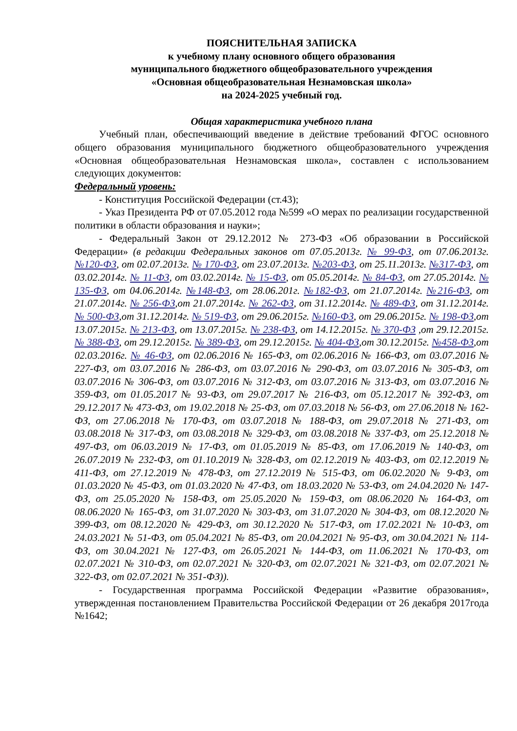ПОЯСНИТЕЛЬНАЯ ЗАПИСКА
к учебному плану основного общего образования
муниципального бюджетного общеобразовательного учреждения
«Основная общеобразовательная Незнамовская школа»
на 2024-2025 учебный год.
Общая характеристика учебного плана
Учебный план, обеспечивающий введение в действие требований ФГОС основного общего образования муниципального бюджетного общеобразовательного учреждения «Основная общеобразовательная Незнамовская школа», составлен с использованием следующих документов:
Федеральный уровень:
- Конституция Российской Федерации (ст.43);
- Указ Президента РФ от 07.05.2012 года №599 «О мерах по реализации государственной политики в области образования и науки»;
- Федеральный Закон от 29.12.2012 № 273-ФЗ «Об образовании в Российской Федерации» (в редакции Федеральных законов от 07.05.2013г. № 99-ФЗ, от 07.06.2013г. №120-ФЗ, от 02.07.2013г. № 170-ФЗ, от 23.07.2013г. №203-ФЗ, от 25.11.2013г. №317-ФЗ, от 03.02.2014г. № 11-ФЗ, от 03.02.2014г. № 15-ФЗ, от 05.05.2014г. № 84-ФЗ, от 27.05.2014г. № 135-ФЗ, от 04.06.2014г. №148-ФЗ, от 28.06.201г. №182-ФЗ, от 21.07.2014г. №216-ФЗ, от 21.07.2014г. № 256-ФЗ,от 21.07.2014г. № 262-ФЗ, от 31.12.2014г. № 489-ФЗ, от 31.12.2014г. № 500-ФЗ,от 31.12.2014г. № 519-ФЗ, от 29.06.2015г. №160-ФЗ, от 29.06.2015г. № 198-ФЗ,от 13.07.2015г. № 213-ФЗ, от 13.07.2015г. № 238-ФЗ, от 14.12.2015г. № 370-ФЗ ,от 29.12.2015г. № 388-ФЗ, от 29.12.2015г. № 389-ФЗ, от 29.12.2015г. № 404-ФЗ,от 30.12.2015г. №458-ФЗ,от 02.03.2016г. № 46-ФЗ, от 02.06.2016 № 165-ФЗ, от 02.06.2016 № 166-ФЗ, от 03.07.2016 № 227-ФЗ, от 03.07.2016 № 286-ФЗ, от 03.07.2016 № 290-ФЗ, от 03.07.2016 № 305-ФЗ, от 03.07.2016 № 306-ФЗ, от 03.07.2016 № 312-ФЗ, от 03.07.2016 № 313-ФЗ, от 03.07.2016 № 359-ФЗ, от 01.05.2017 № 93-ФЗ, от 29.07.2017 № 216-ФЗ, от 05.12.2017 № 392-ФЗ, от 29.12.2017 № 473-ФЗ, от 19.02.2018 № 25-ФЗ, от 07.03.2018 № 56-ФЗ, от 27.06.2018 № 162-ФЗ, от 27.06.2018 № 170-ФЗ, от 03.07.2018 № 188-ФЗ, от 29.07.2018 № 271-ФЗ, от 03.08.2018 № 317-ФЗ, от 03.08.2018 № 329-ФЗ, от 03.08.2018 № 337-ФЗ, от 25.12.2018 № 497-ФЗ, от 06.03.2019 № 17-ФЗ, от 01.05.2019 № 85-ФЗ, от 17.06.2019 № 140-ФЗ, от 26.07.2019 № 232-ФЗ, от 01.10.2019 № 328-ФЗ, от 02.12.2019 № 403-ФЗ, от 02.12.2019 № 411-ФЗ, от 27.12.2019 № 478-ФЗ, от 27.12.2019 № 515-ФЗ, от 06.02.2020 № 9-ФЗ, от 01.03.2020 № 45-ФЗ, от 01.03.2020 № 47-ФЗ, от 18.03.2020 № 53-ФЗ, от 24.04.2020 № 147-ФЗ, от 25.05.2020 № 158-ФЗ, от 25.05.2020 № 159-ФЗ, от 08.06.2020 № 164-ФЗ, от 08.06.2020 № 165-ФЗ, от 31.07.2020 № 303-ФЗ, от 31.07.2020 № 304-ФЗ, от 08.12.2020 № 399-ФЗ, от 08.12.2020 № 429-ФЗ, от 30.12.2020 № 517-ФЗ, от 17.02.2021 № 10-ФЗ, от 24.03.2021 № 51-ФЗ, от 05.04.2021 № 85-ФЗ, от 20.04.2021 № 95-ФЗ, от 30.04.2021 № 114-ФЗ, от 30.04.2021 № 127-ФЗ, от 26.05.2021 № 144-ФЗ, от 11.06.2021 № 170-ФЗ, от 02.07.2021 № 310-ФЗ, от 02.07.2021 № 320-ФЗ, от 02.07.2021 № 321-ФЗ, от 02.07.2021 № 322-ФЗ, от 02.07.2021 № 351-ФЗ)).
- Государственная программа Российской Федерации «Развитие образования», утвержденная постановлением Правительства Российской Федерации от 26 декабря 2017года №1642;